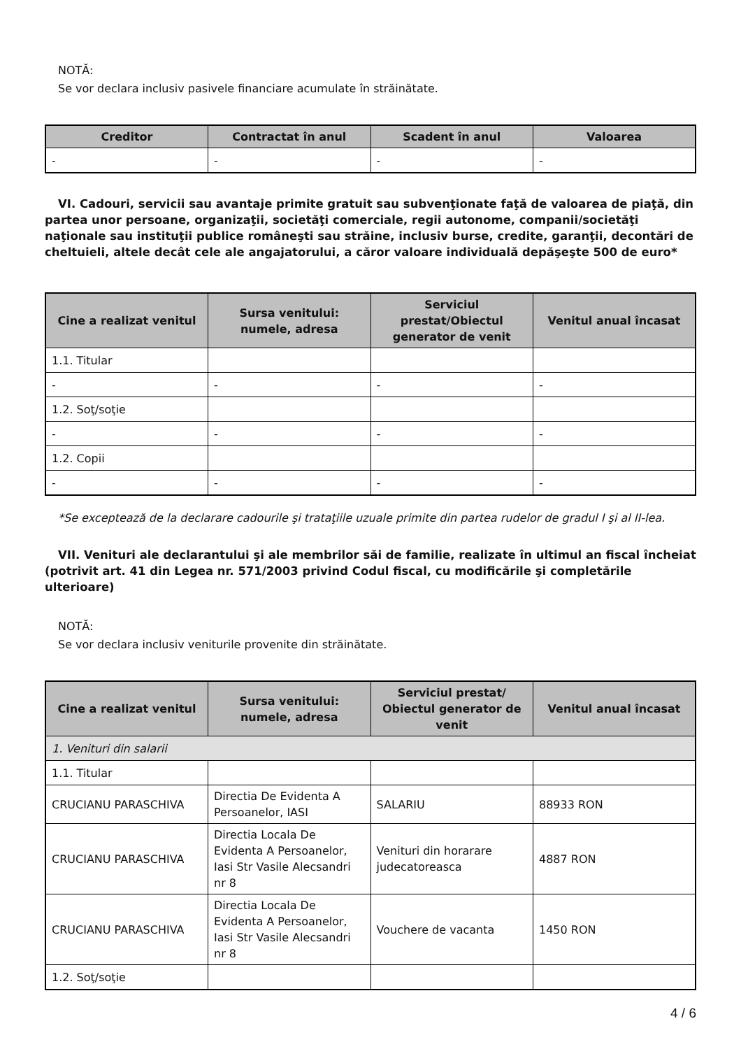NOTĂ:
Se vor declara inclusiv pasivele financiare acumulate în străinătate.
| Creditor | Contractat în anul | Scadent în anul | Valoarea |
| --- | --- | --- | --- |
| - | - | - | - |
VI. Cadouri, servicii sau avantaje primite gratuit sau subvenţionate faţă de valoarea de piaţă, din partea unor persoane, organizaţii, societăţi comerciale, regii autonome, companii/societăţi naţionale sau instituţii publice româneşti sau străine, inclusiv burse, credite, garanţii, decontări de cheltuieli, altele decât cele ale angajatorului, a căror valoare individuală depăşeşte 500 de euro*
| Cine a realizat venitul | Sursa venitului: numele, adresa | Serviciul prestat/Obiectul generator de venit | Venitul anual încasat |
| --- | --- | --- | --- |
| 1.1. Titular | | | |
| - | - | - | - |
| 1.2. Soţ/soţie | | | |
| - | - | - | - |
| 1.2. Copii | | | |
| - | - | - | - |
*Se exceptează de la declarare cadourile şi trataţiile uzuale primite din partea rudelor de gradul I şi al II-lea.
VII. Venituri ale declarantului şi ale membrilor săi de familie, realizate în ultimul an fiscal încheiat (potrivit art. 41 din Legea nr. 571/2003 privind Codul fiscal, cu modificările şi completările ulterioare)
NOTĂ:
Se vor declara inclusiv veniturile provenite din străinătate.
| Cine a realizat venitul | Sursa venitului: numele, adresa | Serviciul prestat/ Obiectul generator de venit | Venitul anual încasat |
| --- | --- | --- | --- |
| 1. Venituri din salarii | | | |
| 1.1. Titular | | | |
| CRUCIANU PARASCHIVA | Directia De Evidenta A Persoanelor, IASI | SALARIU | 88933 RON |
| CRUCIANU PARASCHIVA | Directia Locala De Evidenta A Persoanelor, Iasi Str Vasile Alecsandri nr 8 | Venituri din horarare judecatoreasca | 4887 RON |
| CRUCIANU PARASCHIVA | Directia Locala De Evidenta A Persoanelor, Iasi Str Vasile Alecsandri nr 8 | Vouchere de vacanta | 1450 RON |
| 1.2. Soţ/soţie | | | |
4 / 6